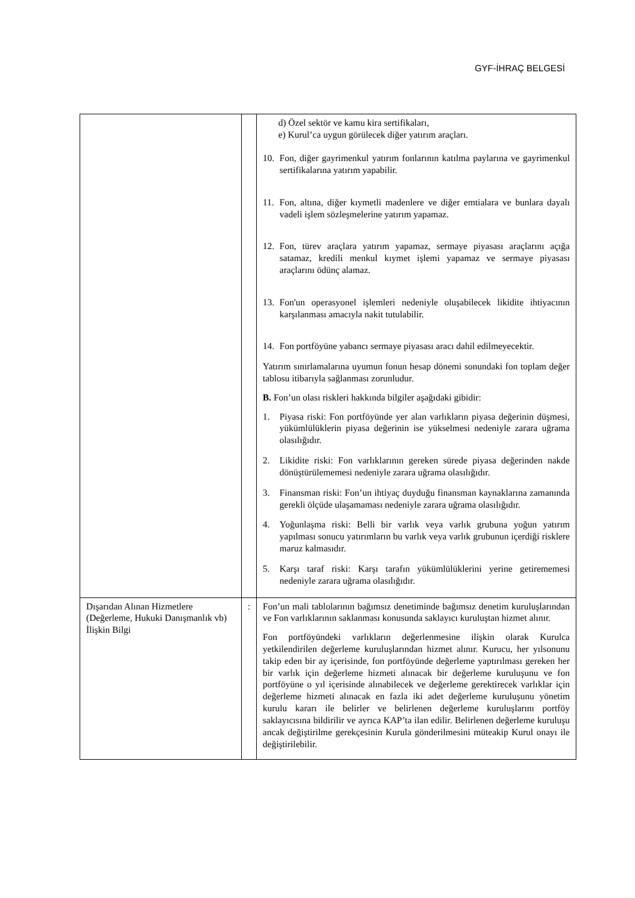GYF-İHRAÇ BELGESİ
| | | d) Özel sektör ve kamu kira sertifikaları, e) Kurul’ca uygun görülecek diğer yatırım araçları. 10. Fon, diğer gayrimenkul yatırım fonlarının katılma paylarına ve gayrimenkul sertifikalarına yatırım yapabilir. 11. Fon, altına, diğer kıymetli madenlere ve diğer emtialara ve bunlara dayalı vadeli işlem sözleşmelerine yatırım yapamaz. 12. Fon, türev araçlara yatırım yapamaz, sermaye piyasası araçlarını açığa satamaz, kredili menkul kıymet işlemi yapamaz ve sermaye piyasası araçlarını ödünç alamaz. 13. Fon'un operasyonel işlemleri nedeniyle oluşabilecek likidite ihtiyacının karşılanması amacıyla nakit tutulabilir. 14. Fon portföyüne yabancı sermaye piyasası aracı dahil edilmeyecektir. Yatırım sınırlamalarına uyumun fonun hesap dönemi sonundaki fon toplam değer tablosu itibarıyla sağlanması zorunludur. B. Fon’un olası riskleri hakkında bilgiler aşağıdaki gibidir: 1. Piyasa riski: Fon portföyünde yer alan varlıkların piyasa değerinin düşmesi, yükümlülüklerin piyasa değerinin ise yükselmesi nedeniyle zarara uğrama olasılığıdır. 2. Likidite riski: Fon varlıklarının gereken sürede piyasa değerinden nakde dönüştürülememesi nedeniyle zarara uğrama olasılığıdır. 3. Finansman riski: Fon’un ihtiyaç duyduğu finansman kaynaklarına zamanında gerekli ölçüde ulaşamaması nedeniyle zarara uğrama olasılığıdır. 4. Yoğunlaşma riski: Belli bir varlık veya varlık grubuna yoğun yatırım yapılması sonucu yatırımların bu varlık veya varlık grubunun içerdiği risklere maruz kalmasıdır. 5. Karşı taraf riski: Karşı tarafın yükümlülüklerini yerine getirememesi nedeniyle zarara uğrama olasılığıdır. |
| Dışarıdan Alınan Hizmetlere (Değerleme, Hukuki Danışmanlık vb) İlişkin Bilgi | : | Fon’un mali tablolarının bağımsız denetiminde bağımsız denetim kuruluşlarından ve Fon varlıklarının saklanması konusunda saklayıcı kuruluştan hizmet alınır. Fon portföyündeki varlıkların değerlenmesine ilişkin olarak Kurulca yetkilendirilen değerleme kuruluşlarından hizmet alınır. Kurucu, her yılsonunu takip eden bir ay içerisinde, fon portföyünde değerleme yaptırılması gereken her bir varlık için değerleme hizmeti alınacak bir değerleme kuruluşunu ve fon portföyüne o yıl içerisinde alınabilecek ve değerleme gerektirecek varlıklar için değerleme hizmeti alınacak en fazla iki adet değerleme kuruluşunu yönetim kurulu kararı ile belirler ve belirlenen değerleme kuruluşlarını portföy saklayıcısına bildirilir ve ayrıca KAP’ta ilan edilir. Belirlenen değerleme kuruluşu ancak değiştirilme gerekçesinin Kurula gönderilmesini müteakip Kurul onayı ile değiştirilebilir. |